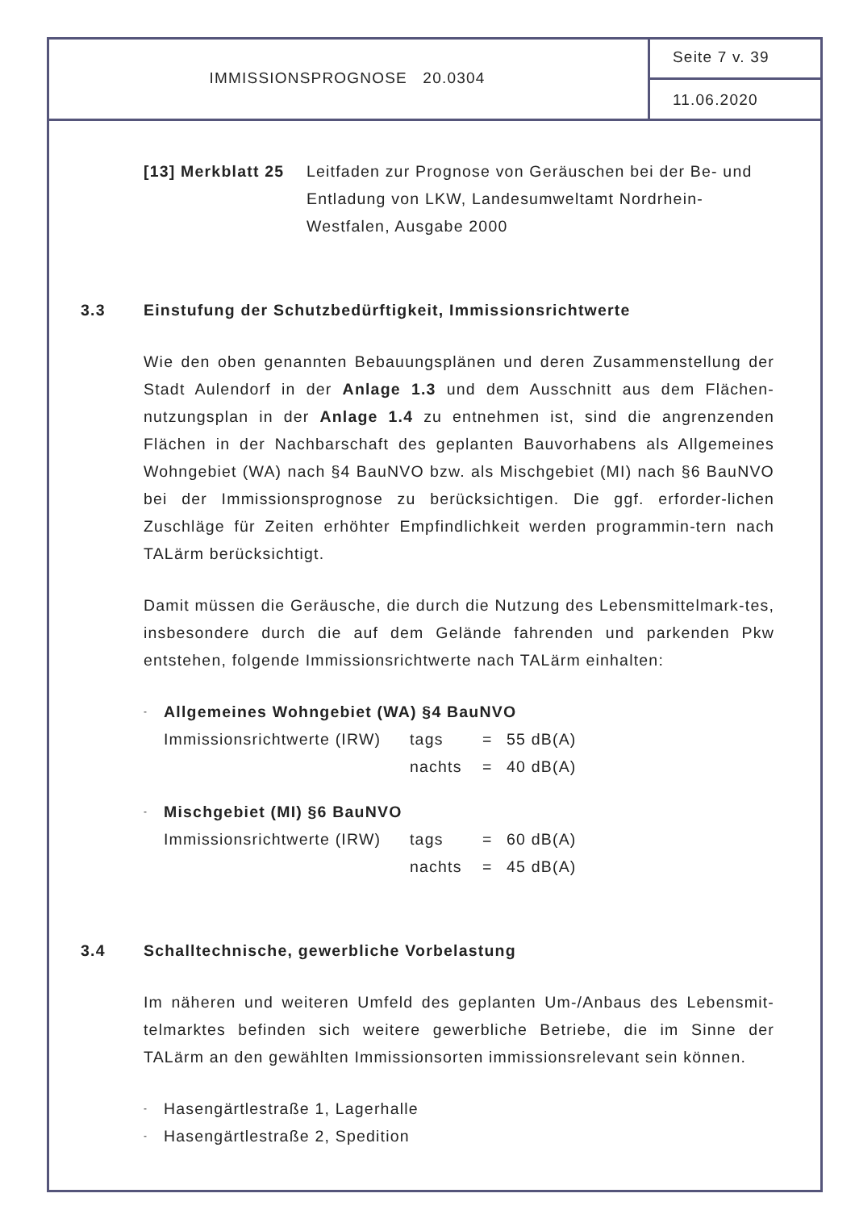IMMISSIONSPROGNOSE 20.0304
Seite 7 v. 39
11.06.2020
[13] Merkblatt 25
Leitfaden zur Prognose von Geräuschen bei der Be- und Entladung von LKW, Landesumweltamt Nordrhein-Westfalen, Ausgabe 2000
3.3 Einstufung der Schutzbedürftigkeit, Immissionsrichtwerte
Wie den oben genannten Bebauungsplänen und deren Zusammenstellung der Stadt Aulendorf in der Anlage 1.3 und dem Ausschnitt aus dem Flächen-nutzungsplan in der Anlage 1.4 zu entnehmen ist, sind die angrenzenden Flächen in der Nachbarschaft des geplanten Bauvorhabens als Allgemeines Wohngebiet (WA) nach §4 BauNVO bzw. als Mischgebiet (MI) nach §6 BauNVO bei der Immissionsprognose zu berücksichtigen. Die ggf. erforder-lichen Zuschläge für Zeiten erhöhter Empfindlichkeit werden programmin-tern nach TALärm berücksichtigt.
Damit müssen die Geräusche, die durch die Nutzung des Lebensmittelmark-tes, insbesondere durch die auf dem Gelände fahrenden und parkenden Pkw entstehen, folgende Immissionsrichtwerte nach TALärm einhalten:
- Allgemeines Wohngebiet (WA) §4 BauNVO
Immissionsrichtwerte (IRW) tags = 55 dB(A) nachts = 40 dB(A)
- Mischgebiet (MI) §6 BauNVO
Immissionsrichtwerte (IRW) tags = 60 dB(A) nachts = 45 dB(A)
3.4 Schalltechnische, gewerbliche Vorbelastung
Im näheren und weiteren Umfeld des geplanten Um-/Anbaus des Lebensmit-telmarktes befinden sich weitere gewerbliche Betriebe, die im Sinne der TALärm an den gewählten Immissionsorten immissionsrelevant sein können.
- Hasengärtlestraße 1, Lagerhalle
- Hasengärtlestraße 2, Spedition